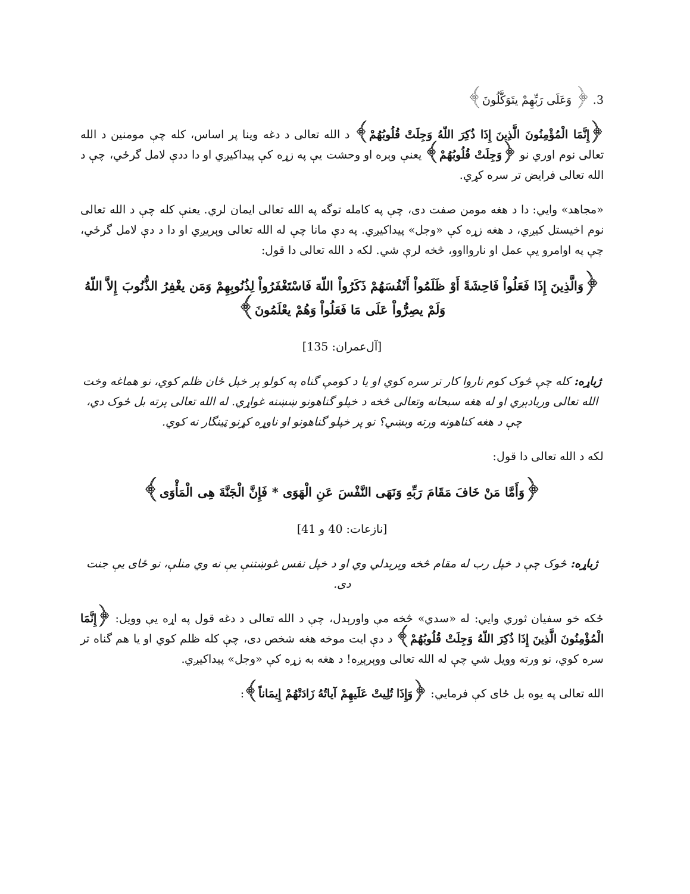3. ﴿ وَعَلَى رَبِّهِمْ يتَوَكَّلُونَ﴾
﴿إِنَّمَا الْمُؤْمِنُونَ الَّذِينَ إِذَا ذُكِرَ اللّهُ وَجِلَتْ قُلُوبُهُمْ﴾ د الله تعالی د دغه وينا پر اساس، کله چې مومنين د الله تعالی نوم اوري نو ﴿وَجِلَتْ قُلُوبُهُمْ﴾ يعنې وېره او وحشت يې په زړه کې پيداکيږي او دا ددې لامل گرځي، چې د الله تعالی فرايض تر سره کړي.
«مجاهد» وايي: دا د هغه مومن صفت دی، چې په کامله توگه په الله تعالی ايمان لري. يعنې کله چې د الله تعالی نوم اخيستل کيږي، د هغه زړه کې «وجل» پيداکيږي. په دې مانا چې له الله تعالی وېريږي او دا د دې لامل گرځي، چې په اوامرو يې عمل او ناروااوو، څخه لرې شي. لکه د الله تعالی دا قول:
﴿وَالَّذِينَ إِذَا فَعَلُواْ فَاحِشَةً أَوْ ظَلَمُواْ أَنْفُسَهُمْ ذَكَرُواْ اللّهَ فَاسْتَغْفَرُواْ لِذُنُوبِهِمْ وَمَن يغْفِرُ الذُّنُوبَ إِلاَّ اللّهُ وَلَمْ يصِرُّواْ عَلَى مَا فَعَلُواْ وَهُمْ يعْلَمُونَ﴾
[آل‌عمران: 135]
ژباړه: کله چې څوک کوم ناروا کار تر سره کوي او يا د کومې گناه په کولو پر خپل ځان ظلم کوي، نو هماغه وخت الله تعالی وريادېږي او له هغه سبحانه وتعالی څخه د خپلو گناهونو ښښنه غواړي. له الله تعالی پرته بل څوک دي، چې د هغه کناهونه ورته وبښي؟ نو پر خپلو گناهونو او ناوړه کړنو ټينگار نه کوي.
لکه د الله تعالی دا قول:
﴿وَأَمَّا مَنْ خَافَ مَقَامَ رَبِّهِ وَنَهَى النَّفْسَ عَنِ الْهَوَى * فَإِنَّ الْجَنَّةَ هِى الْمَأْوَى﴾
[نازعات: 40 و 41]
ژباړه: څوک چې د خپل رب له مقام څخه وېرېدلي وي او د خپل نفس غوښتنې يې نه وي منلې، نو ځای يې جنت دی.
ځکه خو سفيان ثوري وايي: له «سدي» څخه مې واورېدل، چې د الله تعالی د دغه قول په اړه يې وويل: ﴿إِنَّمَا الْمُؤْمِنُونَ الَّذِينَ إِذَا ذُكِرَ اللّهُ وَجِلَتْ قُلُوبُهُمْ﴾ د دې ايت موخه هغه شخص دی، چې کله ظلم کوي او يا هم گناه تر سره کوي، نو ورته وويل شي چې له الله تعالی ووېرېږه! د هغه به زړه کې «وجل» پيداکيږي.
الله تعالی په يوه بل ځای کې فرمايي: ﴿وَإِذَا تُلِيتْ عَلَيهِمْ آياتُهُ زَادَتْهُمْ إِيمَاناً﴾: